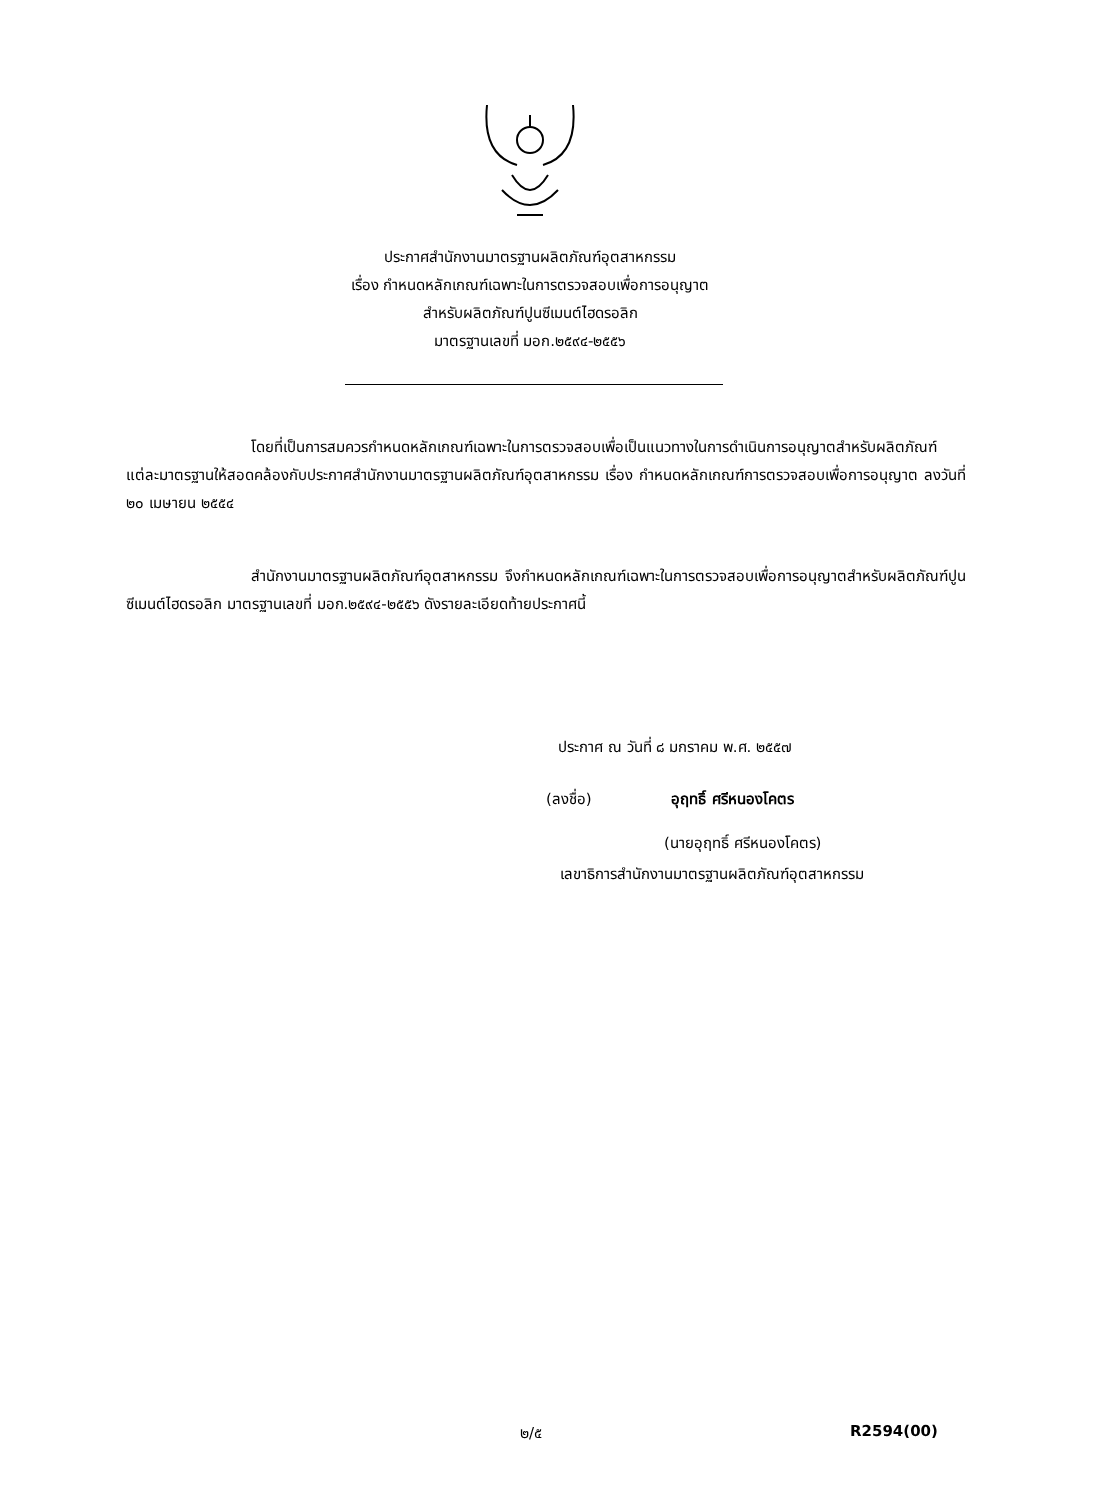ประกาศสำนักงานมาตรฐานผลิตภัณฑ์อุตสาหกรรม
เรื่อง กำหนดหลักเกณฑ์เฉพาะในการตรวจสอบเพื่อการอนุญาต
สำหรับผลิตภัณฑ์ปูนซีเมนต์ไฮดรอลิก
มาตรฐานเลขที่ มอก.๒๕๙๔-๒๕๕๖
โดยที่เป็นการสมควรกำหนดหลักเกณฑ์เฉพาะในการตรวจสอบเพื่อเป็นแนวทางในการดำเนินการอนุญาตสำหรับผลิตภัณฑ์แต่ละมาตรฐานให้สอดคล้องกับประกาศสำนักงานมาตรฐานผลิตภัณฑ์อุตสาหกรรม เรื่อง กำหนดหลักเกณฑ์การตรวจสอบเพื่อการอนุญาต ลงวันที่ ๒๐ เมษายน ๒๕๕๔
สำนักงานมาตรฐานผลิตภัณฑ์อุตสาหกรรม จึงกำหนดหลักเกณฑ์เฉพาะในการตรวจสอบเพื่อการอนุญาตสำหรับผลิตภัณฑ์ปูนซีเมนต์ไฮดรอลิก มาตรฐานเลขที่ มอก.๒๕๙๔-๒๕๕๖ ดังรายละเอียดท้ายประกาศนี้
ประกาศ ณ วันที่ ๘ มกราคม พ.ศ. ๒๕๕๗
(ลงชื่อ) อุฤทธิ์ ศรีหนองโคตร
(นายอุฤทธิ์ ศรีหนองโคตร)
เลขาธิการสำนักงานมาตรฐานผลิตภัณฑ์อุตสาหกรรม
๒/๕ R2594(00)